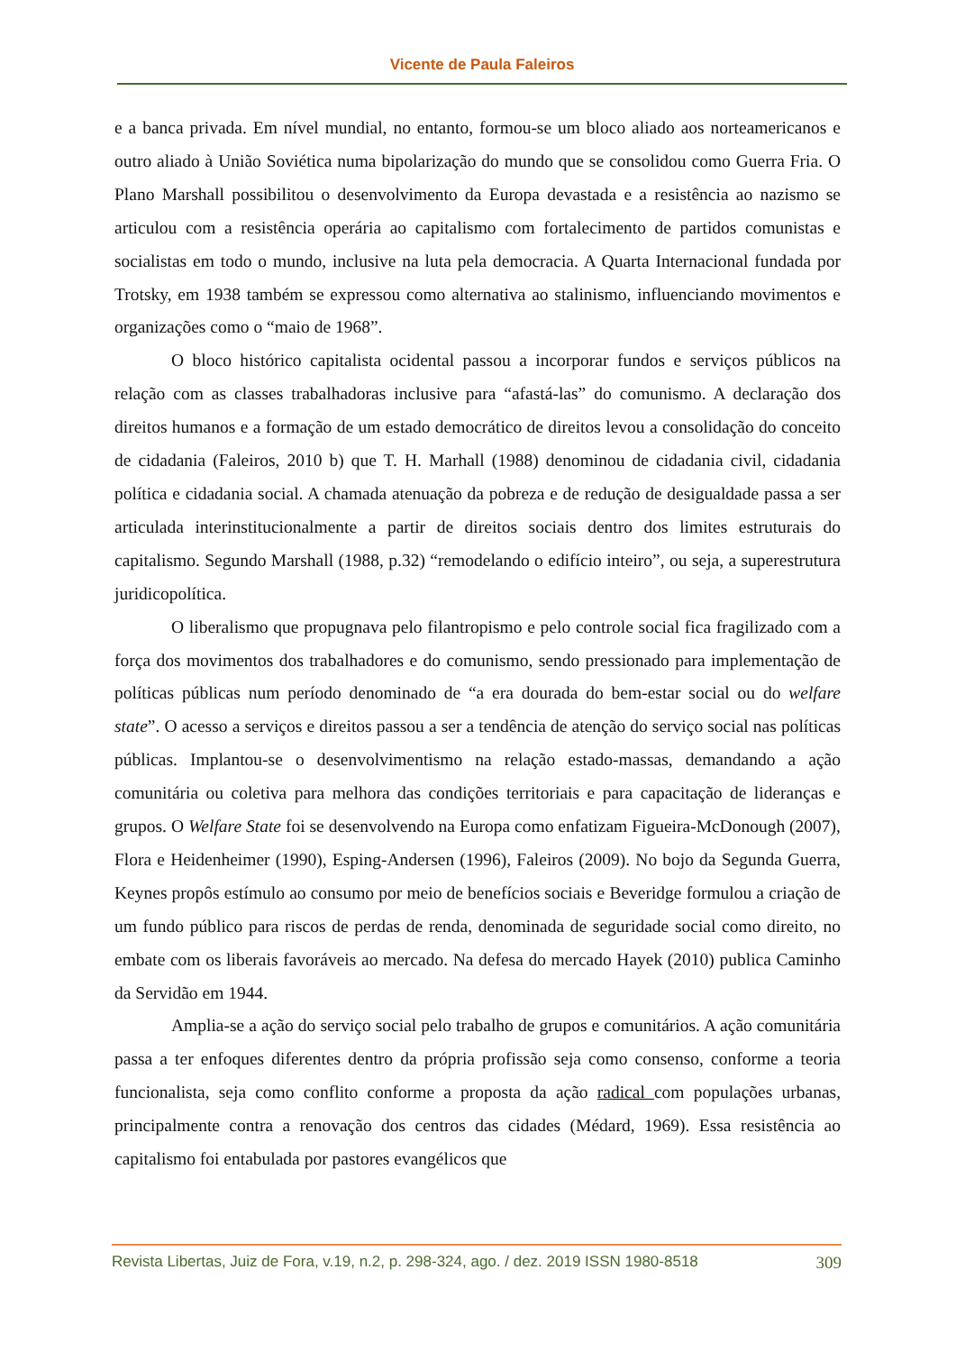Vicente de Paula Faleiros
e a banca privada. Em nível mundial, no entanto, formou-se um bloco aliado aos norteamericanos e outro aliado à União Soviética numa bipolarização do mundo que se consolidou como Guerra Fria. O Plano Marshall possibilitou o desenvolvimento da Europa devastada e a resistência ao nazismo se articulou com a resistência operária ao capitalismo com fortalecimento de partidos comunistas e socialistas em todo o mundo, inclusive na luta pela democracia. A Quarta Internacional fundada por Trotsky, em 1938 também se expressou como alternativa ao stalinismo, influenciando movimentos e organizações como o “maio de 1968”.
O bloco histórico capitalista ocidental passou a incorporar fundos e serviços públicos na relação com as classes trabalhadoras inclusive para “afastá-las” do comunismo. A declaração dos direitos humanos e a formação de um estado democrático de direitos levou a consolidação do conceito de cidadania (Faleiros, 2010 b) que T. H. Marhall (1988) denominou de cidadania civil, cidadania política e cidadania social. A chamada atenuação da pobreza e de redução de desigualdade passa a ser articulada interinstitucionalmente a partir de direitos sociais dentro dos limites estruturais do capitalismo. Segundo Marshall (1988, p.32) “remodelando o edifício inteiro”, ou seja, a superestrutura juridicopolítica.
O liberalismo que propugnava pelo filantropismo e pelo controle social fica fragilizado com a força dos movimentos dos trabalhadores e do comunismo, sendo pressionado para implementação de políticas públicas num período denominado de “a era dourada do bem-estar social ou do welfare state”. O acesso a serviços e direitos passou a ser a tendência de atenção do serviço social nas políticas públicas. Implantou-se o desenvolvimentismo na relação estado-massas, demandando a ação comunitária ou coletiva para melhora das condições territoriais e para capacitação de lideranças e grupos. O Welfare State foi se desenvolvendo na Europa como enfatizam Figueira-McDonough (2007), Flora e Heidenheimer (1990), Esping-Andersen (1996), Faleiros (2009). No bojo da Segunda Guerra, Keynes propôs estímulo ao consumo por meio de benefícios sociais e Beveridge formulou a criação de um fundo público para riscos de perdas de renda, denominada de seguridade social como direito, no embate com os liberais favoráveis ao mercado. Na defesa do mercado Hayek (2010) publica Caminho da Servidão em 1944.
Amplia-se a ação do serviço social pelo trabalho de grupos e comunitários. A ação comunitária passa a ter enfoques diferentes dentro da própria profissão seja como consenso, conforme a teoria funcionalista, seja como conflito conforme a proposta da ação radical com populações urbanas, principalmente contra a renovação dos centros das cidades (Médard, 1969). Essa resistência ao capitalismo foi entabulada por pastores evangélicos que
Revista Libertas, Juiz de Fora, v.19, n.2, p. 298-324, ago. / dez. 2019 ISSN 1980-8518 309